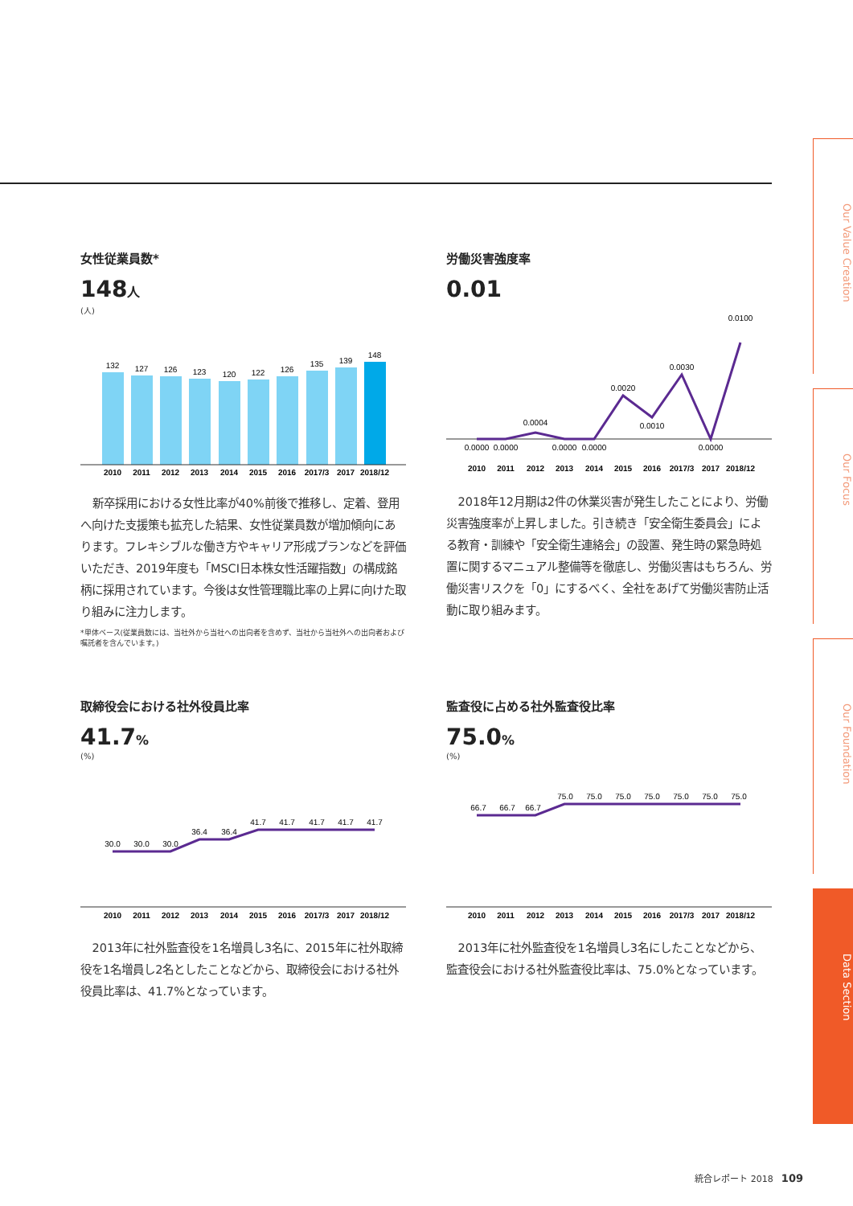女性従業員数*
148人
(人)
132
127
126
123
120
122
126
135
139
148
2010
2011
2012
2013
2014
2015
2016
2017/3
2017
2018/12
新卒採用における女性比率が40%前後で推移し、定着、登用へ向けた支援策も拡充した結果、女性従業員数が増加傾向にあります。フレキシブルな働き方やキャリア形成プランなどを評価いただき、2019年度も「MSCI日本株女性活躍指数」の構成銘柄に採用されています。今後は女性管理職比率の上昇に向けた取り組みに注力します。
*単体ベース(従業員数には、当社外から当社への出向者を含めず、当社から当社外への出向者および嘱託者を含んでいます。)
労働災害強度率
0.01
0.0000
0.0000
0.0004
0.0000
0.0000
0.0020
0.0010
0.0030
0.0000
0.0100
2010
2011
2012
2013
2014
2015
2016
2017/3
2017
2018/12
2018年12月期は2件の休業災害が発生したことにより、労働災害強度率が上昇しました。引き続き「安全衛生委員会」による教育・訓練や「安全衛生連絡会」の設置、発生時の緊急時処置に関するマニュアル整備等を徹底し、労働災害はもちろん、労働災害リスクを「0」にするべく、全社をあげて労働災害防止活動に取り組みます。
取締役会における社外役員比率
41.7%
(%)
30.0
30.0
30.0
36.4
36.4
41.7
41.7
41.7
41.7
41.7
2010
2011
2012
2013
2014
2015
2016
2017/3
2017
2018/12
2013年に社外監査役を1名増員し3名に、2015年に社外取締役を1名増員し2名としたことなどから、取締役会における社外役員比率は、41.7%となっています。
監査役に占める社外監査役比率
75.0%
(%)
66.7
66.7
66.7
75.0
75.0
75.0
75.0
75.0
75.0
75.0
2010
2011
2012
2013
2014
2015
2016
2017/3
2017
2018/12
2013年に社外監査役を1名増員し3名にしたことなどから、監査役会における社外監査役比率は、75.0%となっています。
Our Value Creation
Our Focus
Our Foundation
Data Section
統合レポート 2018 109